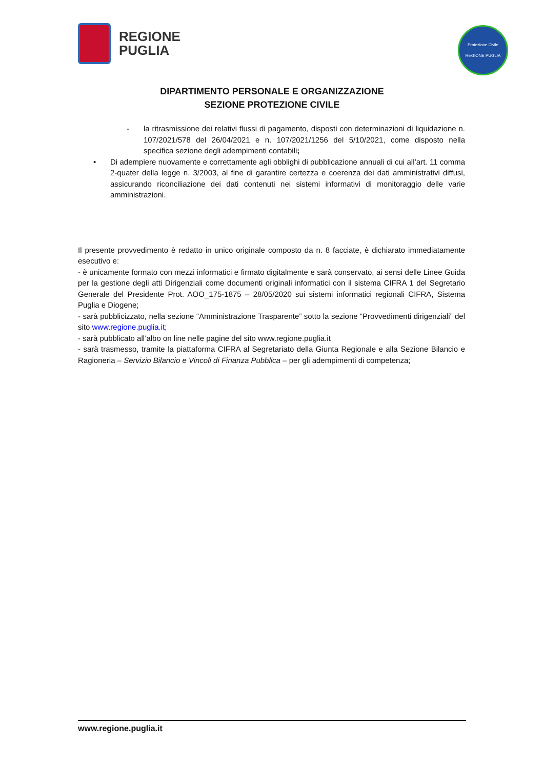REGIONE
PUGLIA
Protezione Civile
REGIONE PUGLIA
DIPARTIMENTO PERSONALE E ORGANIZZAZIONE
SEZIONE PROTEZIONE CIVILE
- la ritrasmissione dei relativi flussi di pagamento, disposti con determinazioni di liquidazione n. 107/2021/578 del 26/04/2021 e n. 107/2021/1256 del 5/10/2021, come disposto nella specifica sezione degli adempimenti contabili;
• Di adempiere nuovamente e correttamente agli obblighi di pubblicazione annuali di cui all’art. 11 comma 2-quater della legge n. 3/2003, al fine di garantire certezza e coerenza dei dati amministrativi diffusi, assicurando riconciliazione dei dati contenuti nei sistemi informativi di monitoraggio delle varie amministrazioni.
Il presente provvedimento è redatto in unico originale composto da n. 8 facciate, è dichiarato immediatamente esecutivo e:
- è unicamente formato con mezzi informatici e firmato digitalmente e sarà conservato, ai sensi delle Linee Guida per la gestione degli atti Dirigenziali come documenti originali informatici con il sistema CIFRA 1 del Segretario Generale del Presidente Prot. AOO_175-1875 – 28/05/2020 sui sistemi informatici regionali CIFRA, Sistema Puglia e Diogene;
- sarà pubblicizzato, nella sezione “Amministrazione Trasparente” sotto la sezione “Provvedimenti dirigenziali” del sito www.regione.puglia.it;
- sarà pubblicato all’albo on line nelle pagine del sito www.regione.puglia.it
- sarà trasmesso, tramite la piattaforma CIFRA al Segretariato della Giunta Regionale e alla Sezione Bilancio e Ragioneria – Servizio Bilancio e Vincoli di Finanza Pubblica – per gli adempimenti di competenza;
www.regione.puglia.it